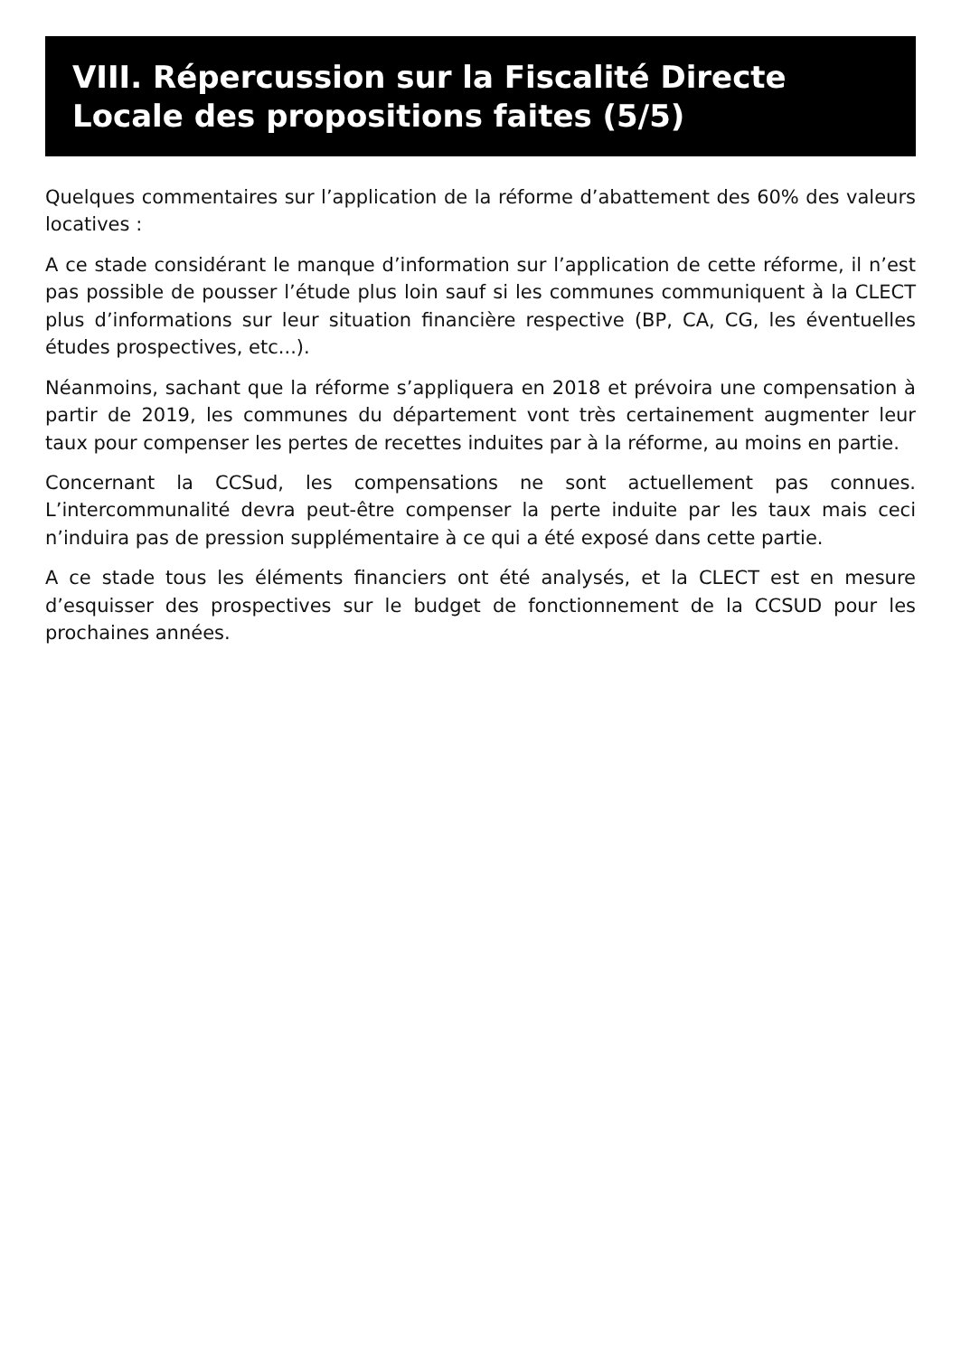VIII. Répercussion sur la Fiscalité Directe Locale des propositions faites (5/5)
Quelques commentaires sur l’application de la réforme d’abattement des 60% des valeurs locatives :
A ce stade considérant le manque d’information sur l’application de cette réforme, il n’est pas possible de pousser l’étude plus loin sauf si les communes communiquent à la CLECT plus d’informations sur leur situation financière respective (BP, CA, CG, les éventuelles études prospectives, etc...).
Néanmoins, sachant que la réforme s’appliquera en 2018 et prévoira une compensation à partir de 2019, les communes du département vont très certainement augmenter leur taux pour compenser les pertes de recettes induites par à la réforme, au moins en partie.
Concernant la CCSud, les compensations ne sont actuellement pas connues. L’intercommunalité devra peut-être compenser la perte induite par les taux mais ceci n’induira pas de pression supplémentaire à ce qui a été exposé dans cette partie.
A ce stade tous les éléments financiers ont été analysés, et la CLECT est en mesure d’esquisser des prospectives sur le budget de fonctionnement de la CCSUD pour les prochaines années.